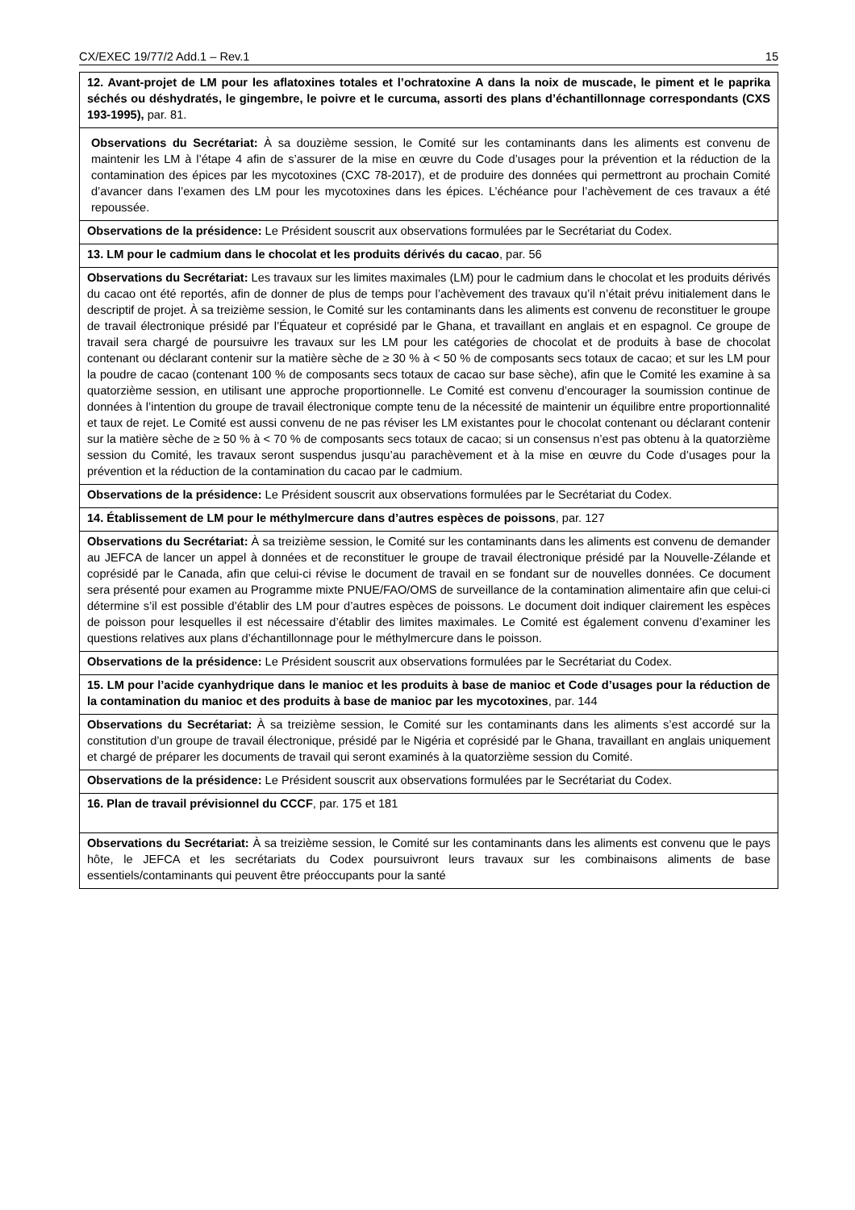CX/EXEC 19/77/2 Add.1 – Rev.1 15
| 12. Avant-projet de LM pour les aflatoxines totales et l’ochratoxine A dans la noix de muscade, le piment et le paprika séchés ou déshydratés, le gingembre, le poivre et le curcuma, assorti des plans d’échantillonnage correspondants (CXS 193-1995), par. 81. |
| Observations du Secrétariat: À sa douzième session, le Comité sur les contaminants dans les aliments est convenu de maintenir les LM à l’étape 4 afin de s’assurer de la mise en œuvre du Code d’usages pour la prévention et la réduction de la contamination des épices par les mycotoxines (CXC 78-2017), et de produire des données qui permettront au prochain Comité d’avancer dans l’examen des LM pour les mycotoxines dans les épices. L’échéance pour l’achèvement de ces travaux a été repoussée. |
| Observations de la présidence: Le Président souscrit aux observations formulées par le Secrétariat du Codex. |
| 13. LM pour le cadmium dans le chocolat et les produits dérivés du cacao , par. 56 |
| Observations du Secrétariat: Les travaux sur les limites maximales (LM) pour le cadmium dans le chocolat et les produits dérivés du cacao ont été reportés, afin de donner de plus de temps pour l’achèvement des travaux qu’il n’était prévu initialement dans le descriptif de projet. À sa treizième session, le Comité sur les contaminants dans les aliments est convenu de reconstituer le groupe de travail électronique présidé par l’Équateur et coprésidé par le Ghana, et travaillant en anglais et en espagnol. Ce groupe de travail sera chargé de poursuivre les travaux sur les LM pour les catégories de chocolat et de produits à base de chocolat contenant ou déclarant contenir sur la matière sèche de ≥ 30 % à < 50 % de composants secs totaux de cacao; et sur les LM pour la poudre de cacao (contenant 100 % de composants secs totaux de cacao sur base sèche), afin que le Comité les examine à sa quatorzième session, en utilisant une approche proportionnelle. Le Comité est convenu d’encourager la soumission continue de données à l’intention du groupe de travail électronique compte tenu de la nécessité de maintenir un équilibre entre proportionnalité et taux de rejet. Le Comité est aussi convenu de ne pas réviser les LM existantes pour le chocolat contenant ou déclarant contenir sur la matière sèche de ≥ 50 % à < 70 % de composants secs totaux de cacao; si un consensus n’est pas obtenu à la quatorzième session du Comité, les travaux seront suspendus jusqu’au parachèvement et à la mise en œuvre du Code d’usages pour la prévention et la réduction de la contamination du cacao par le cadmium. |
| Observations de la présidence: Le Président souscrit aux observations formulées par le Secrétariat du Codex. |
| 14. Établissement de LM pour le méthylmercure dans d’autres espèces de poissons , par. 127 |
| Observations du Secrétariat: À sa treizième session, le Comité sur les contaminants dans les aliments est convenu de demander au JEFCA de lancer un appel à données et de reconstituer le groupe de travail électronique présidé par la Nouvelle-Zélande et coprésidé par le Canada, afin que celui-ci révise le document de travail en se fondant sur de nouvelles données. Ce document sera présenté pour examen au Programme mixte PNUE/FAO/OMS de surveillance de la contamination alimentaire afin que celui-ci détermine s’il est possible d’établir des LM pour d’autres espèces de poissons. Le document doit indiquer clairement les espèces de poisson pour lesquelles il est nécessaire d’établir des limites maximales. Le Comité est également convenu d’examiner les questions relatives aux plans d’échantillonnage pour le méthylmercure dans le poisson. |
| Observations de la présidence: Le Président souscrit aux observations formulées par le Secrétariat du Codex. |
| 15. LM pour l’acide cyanhydrique dans le manioc et les produits à base de manioc et Code d’usages pour la réduction de la contamination du manioc et des produits à base de manioc par les mycotoxines , par. 144 |
| Observations du Secrétariat: À sa treizième session, le Comité sur les contaminants dans les aliments s’est accordé sur la constitution d’un groupe de travail électronique, présidé par le Nigéria et coprésidé par le Ghana, travaillant en anglais uniquement et chargé de préparer les documents de travail qui seront examinés à la quatorzième session du Comité. |
| Observations de la présidence: Le Président souscrit aux observations formulées par le Secrétariat du Codex. |
| 16. Plan de travail prévisionnel du CCCF , par. 175 et 181 |
| Observations du Secrétariat: À sa treizième session, le Comité sur les contaminants dans les aliments est convenu que le pays hôte, le JEFCA et les secrétariats du Codex poursuivront leurs travaux sur les combinaisons aliments de base essentiels/contaminants qui peuvent être préoccupants pour la santé |